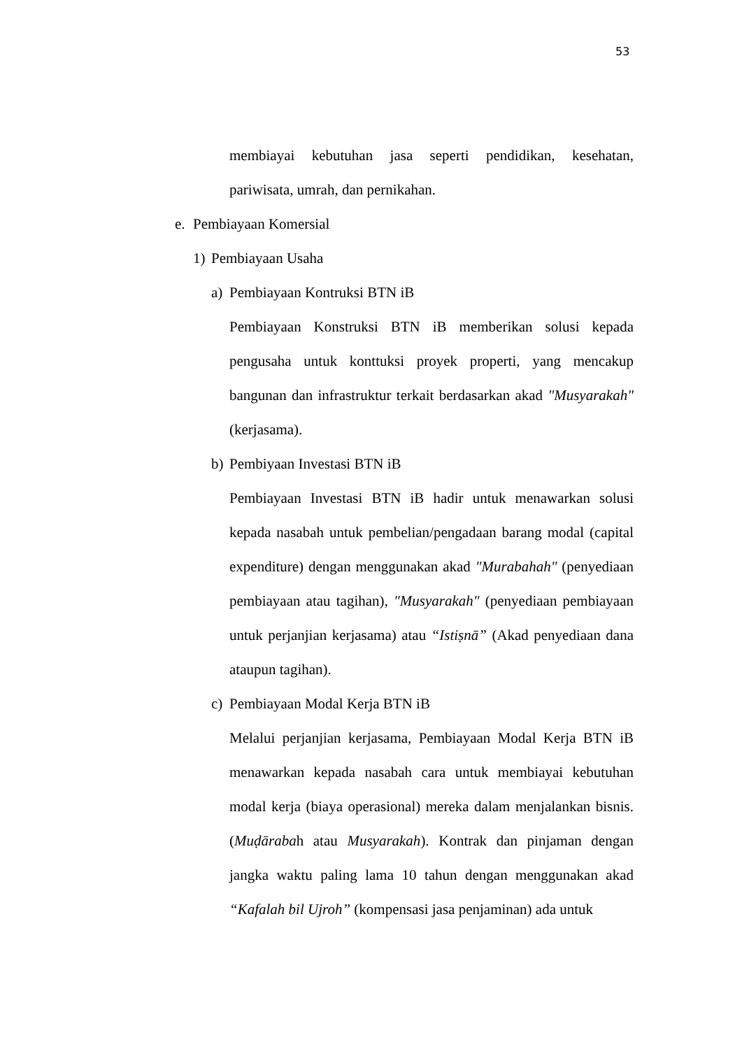53
membiayai kebutuhan jasa seperti pendidikan, kesehatan, pariwisata, umrah, dan pernikahan.
e. Pembiayaan Komersial
1) Pembiayaan Usaha
a) Pembiayaan Kontruksi BTN iB
Pembiayaan Konstruksi BTN iB memberikan solusi kepada pengusaha untuk konttuksi proyek properti, yang mencakup bangunan dan infrastruktur terkait berdasarkan akad "Musyarakah" (kerjasama).
b) Pembiyaan Investasi BTN iB
Pembiayaan Investasi BTN iB hadir untuk menawarkan solusi kepada nasabah untuk pembelian/pengadaan barang modal (capital expenditure) dengan menggunakan akad "Murabahah" (penyediaan pembiayaan atau tagihan), "Musyarakah" (penyediaan pembiayaan untuk perjanjian kerjasama) atau “Istiṣnā” (Akad penyediaan dana ataupun tagihan).
c) Pembiayaan Modal Kerja BTN iB
Melalui perjanjian kerjasama, Pembiayaan Modal Kerja BTN iB menawarkan kepada nasabah cara untuk membiayai kebutuhan modal kerja (biaya operasional) mereka dalam menjalankan bisnis. (Muḍārabah atau Musyarakah). Kontrak dan pinjaman dengan jangka waktu paling lama 10 tahun dengan menggunakan akad “Kafalah bil Ujroh” (kompensasi jasa penjaminan) ada untuk